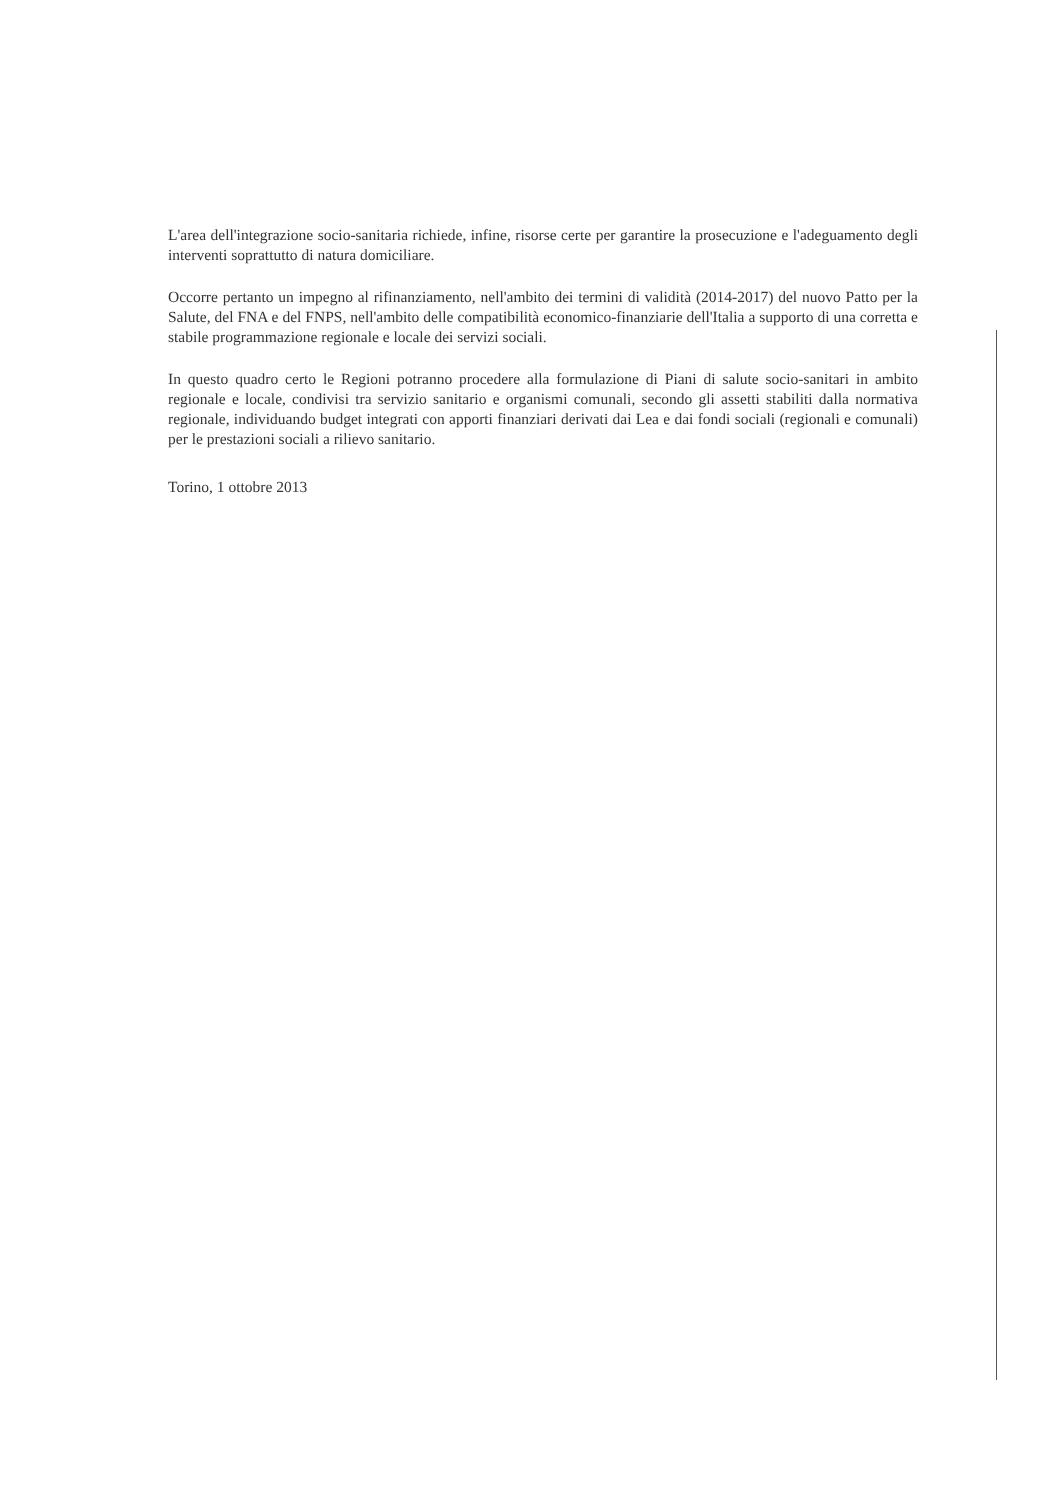L'area dell'integrazione socio-sanitaria richiede, infine, risorse certe per garantire la prosecuzione e l'adeguamento degli interventi soprattutto di natura domiciliare.
Occorre pertanto un impegno al rifinanziamento, nell'ambito dei termini di validità (2014-2017) del nuovo Patto per la Salute, del FNA e del FNPS, nell'ambito delle compatibilità economico-finanziarie dell'Italia a supporto di una corretta e stabile programmazione regionale e locale dei servizi sociali.
In questo quadro certo le Regioni potranno procedere alla formulazione di Piani di salute socio-sanitari in ambito regionale e locale, condivisi tra servizio sanitario e organismi comunali, secondo gli assetti stabiliti dalla normativa regionale, individuando budget integrati con apporti finanziari derivati dai Lea e dai fondi sociali (regionali e comunali) per le prestazioni sociali a rilievo sanitario.
Torino, 1 ottobre 2013